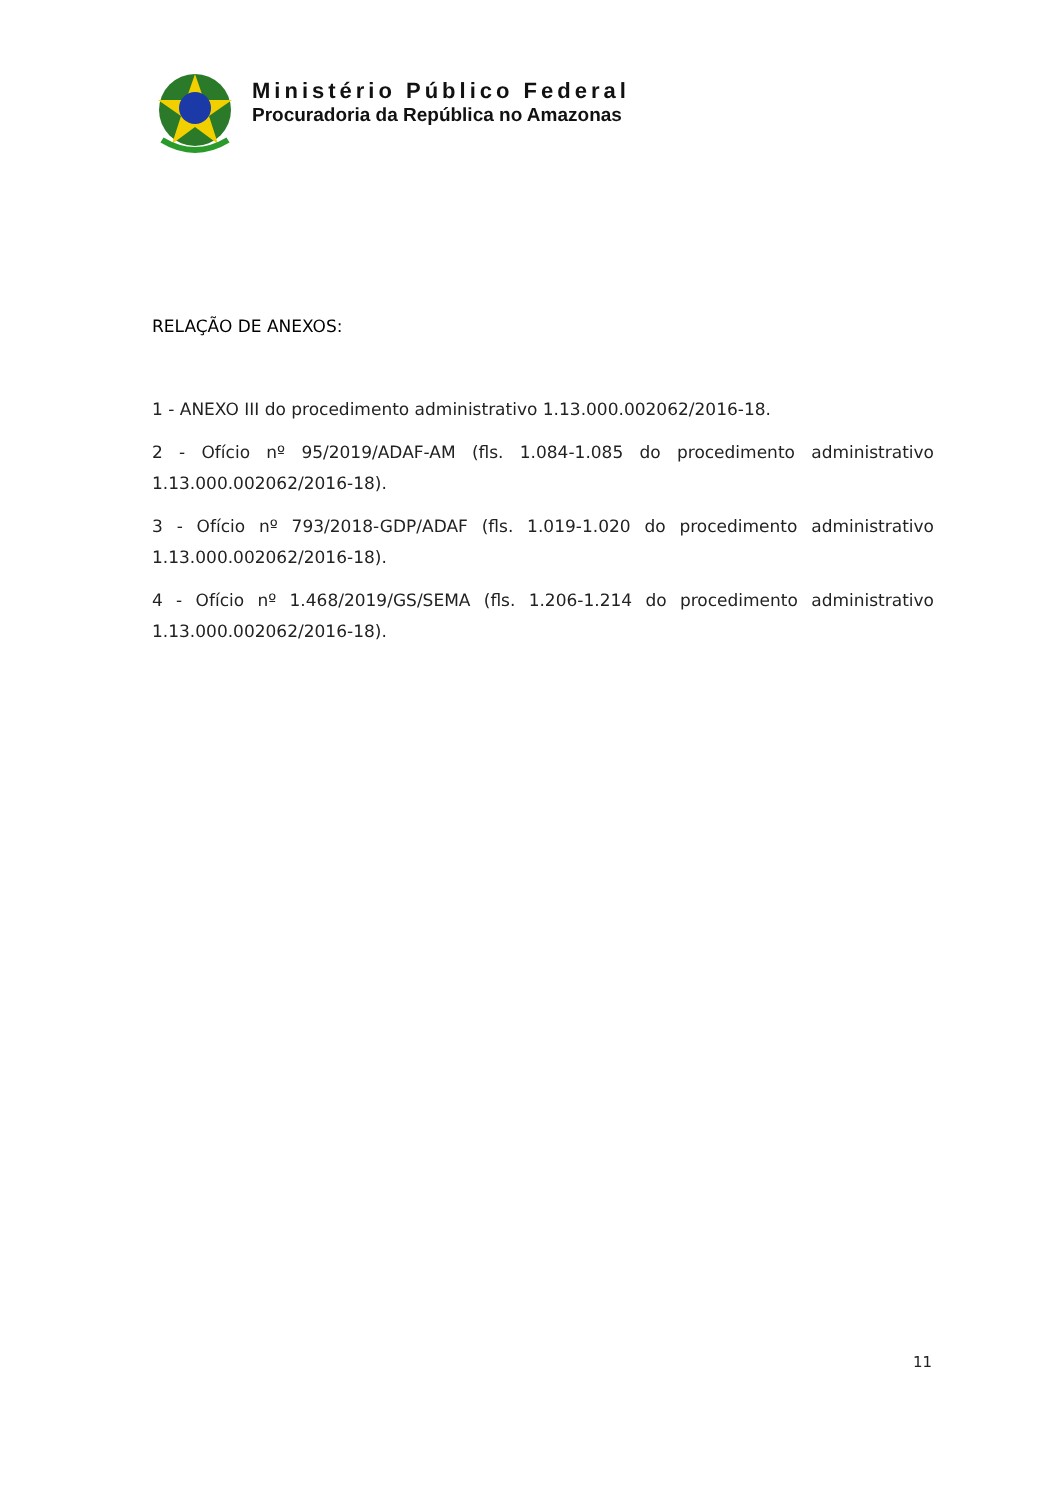Ministério Público Federal
Procuradoria da República no Amazonas
RELAÇÃO DE ANEXOS:
1 - ANEXO III do procedimento administrativo 1.13.000.002062/2016-18.
2 - Ofício nº 95/2019/ADAF-AM (fls. 1.084-1.085 do procedimento administrativo 1.13.000.002062/2016-18).
3 - Ofício nº 793/2018-GDP/ADAF (fls. 1.019-1.020 do procedimento administrativo 1.13.000.002062/2016-18).
4 - Ofício nº 1.468/2019/GS/SEMA (fls. 1.206-1.214 do procedimento administrativo 1.13.000.002062/2016-18).
11